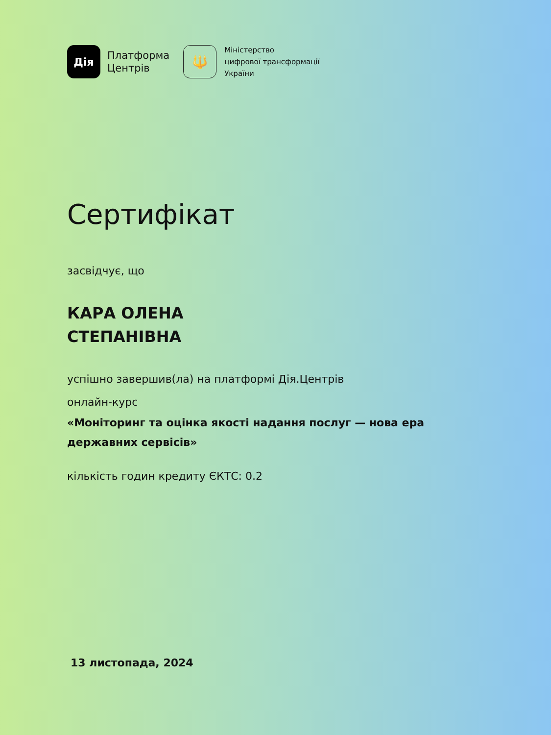Дія
Платформа
Центрів
🔱
Міністерство
цифрової трансформації
України
Сертифікат
засвідчує, що
КАРА ОЛЕНА
СТЕПАНІВНА
успішно завершив(ла) на платформі Дія.Центрів
онлайн-курс
«Моніторинг та оцінка якості надання послуг — нова ера державних сервісів»
кількість годин кредиту ЄКТС: 0.2
13 листопада, 2024